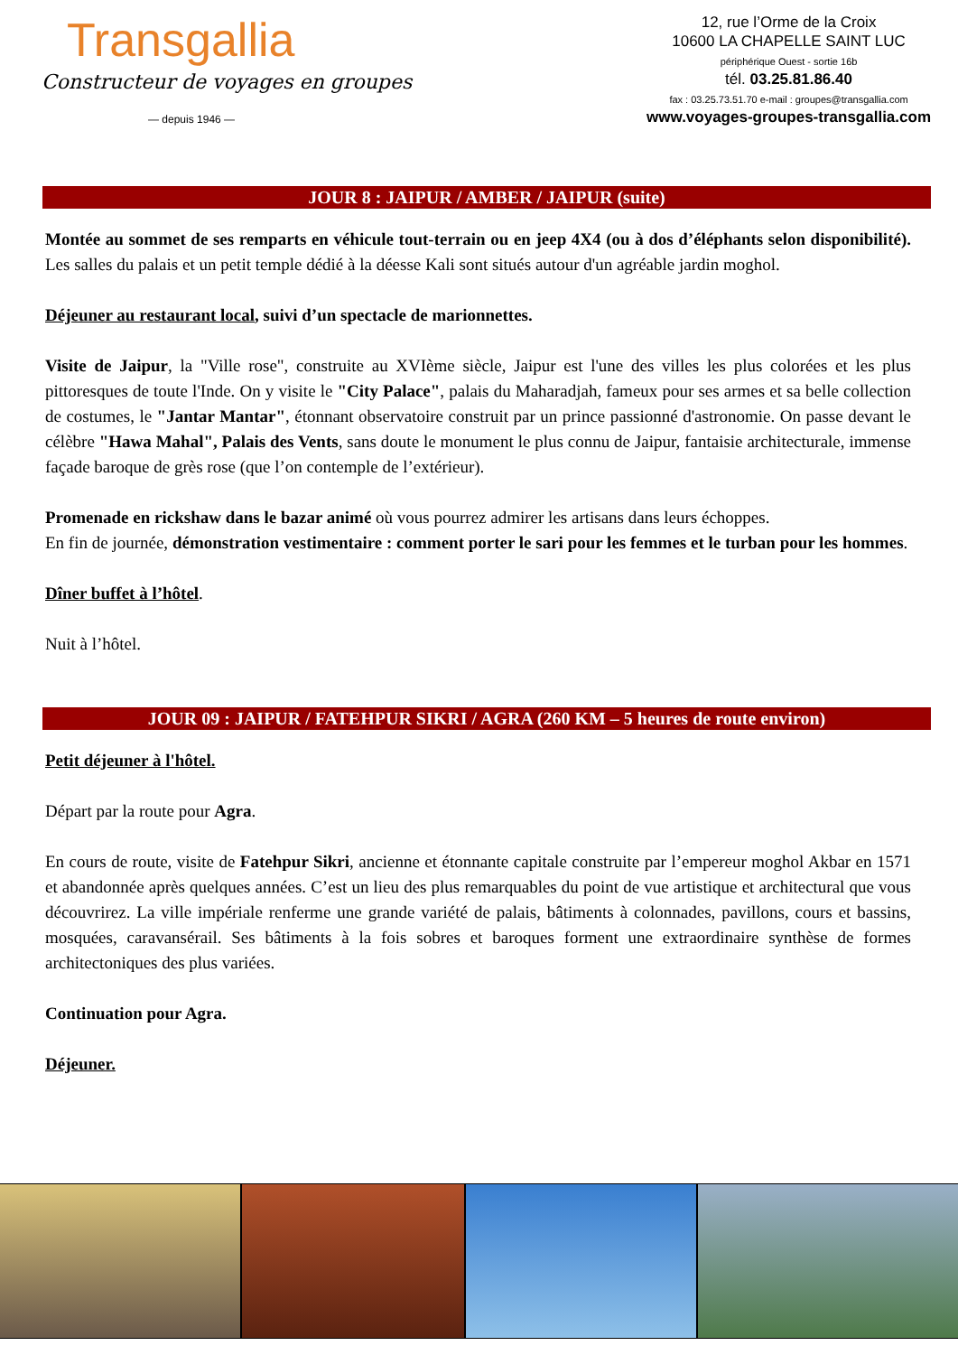Transgallia
Constructeur de voyages en groupes
— depuis 1946 —
12, rue l’Orme de la Croix
10600 LA CHAPELLE SAINT LUC
périphérique Ouest - sortie 16b
tél. 03.25.81.86.40
fax : 03.25.73.51.70 e-mail : groupes@transgallia.com
www.voyages-groupes-transgallia.com
JOUR 8 : JAIPUR / AMBER / JAIPUR (suite)
Montée au sommet de ses remparts en véhicule tout-terrain ou en jeep 4X4 (ou à dos d’éléphants selon disponibilité). Les salles du palais et un petit temple dédié à la déesse Kali sont situés autour d'un agréable jardin moghol.
Déjeuner au restaurant local, suivi d’un spectacle de marionnettes.
Visite de Jaipur, la "Ville rose", construite au XVIème siècle, Jaipur est l'une des villes les plus colorées et les plus pittoresques de toute l'Inde. On y visite le "City Palace", palais du Maharadjah, fameux pour ses armes et sa belle collection de costumes, le "Jantar Mantar", étonnant observatoire construit par un prince passionné d'astronomie. On passe devant le célèbre "Hawa Mahal", Palais des Vents, sans doute le monument le plus connu de Jaipur, fantaisie architecturale, immense façade baroque de grès rose (que l’on contemple de l’extérieur).
Promenade en rickshaw dans le bazar animé où vous pourrez admirer les artisans dans leurs échoppes.
En fin de journée, démonstration vestimentaire : comment porter le sari pour les femmes et le turban pour les hommes.
Dîner buffet à l’hôtel.
Nuit à l’hôtel.
JOUR 09 : JAIPUR / FATEHPUR SIKRI / AGRA (260 KM – 5 heures de route environ)
Petit déjeuner à l'hôtel.
Départ par la route pour Agra.
En cours de route, visite de Fatehpur Sikri, ancienne et étonnante capitale construite par l’empereur moghol Akbar en 1571 et abandonnée après quelques années. C’est un lieu des plus remarquables du point de vue artistique et architectural que vous découvrirez. La ville impériale renferme une grande variété de palais, bâtiments à colonnades, pavillons, cours et bassins, mosquées, caravansérail. Ses bâtiments à la fois sobres et baroques forment une extraordinaire synthèse de formes architectoniques des plus variées.
Continuation pour Agra.
Déjeuner.